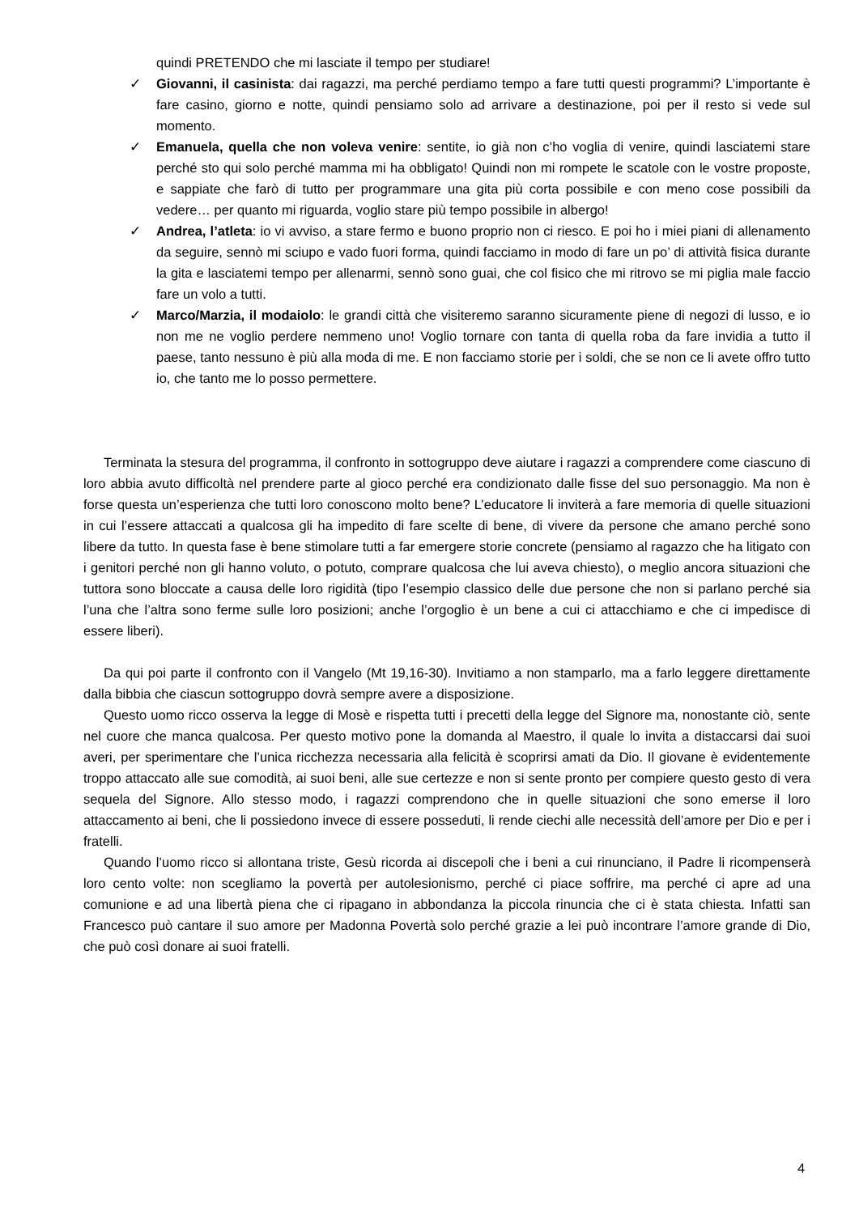quindi PRETENDO che mi lasciate il tempo per studiare!
✓ Giovanni, il casinista: dai ragazzi, ma perché perdiamo tempo a fare tutti questi programmi? L’importante è fare casino, giorno e notte, quindi pensiamo solo ad arrivare a destinazione, poi per il resto si vede sul momento.
✓ Emanuela, quella che non voleva venire: sentite, io già non c’ho voglia di venire, quindi lasciatemi stare perché sto qui solo perché mamma mi ha obbligato! Quindi non mi rompete le scatole con le vostre proposte, e sappiate che farò di tutto per programmare una gita più corta possibile e con meno cose possibili da vedere… per quanto mi riguarda, voglio stare più tempo possibile in albergo!
✓ Andrea, l’atleta: io vi avviso, a stare fermo e buono proprio non ci riesco. E poi ho i miei piani di allenamento da seguire, sennò mi sciupo e vado fuori forma, quindi facciamo in modo di fare un po’ di attività fisica durante la gita e lasciatemi tempo per allenarmi, sennò sono guai, che col fisico che mi ritrovo se mi piglia male faccio fare un volo a tutti.
✓ Marco/Marzia, il modaiolo: le grandi città che visiteremo saranno sicuramente piene di negozi di lusso, e io non me ne voglio perdere nemmeno uno! Voglio tornare con tanta di quella roba da fare invidia a tutto il paese, tanto nessuno è più alla moda di me. E non facciamo storie per i soldi, che se non ce li avete offro tutto io, che tanto me lo posso permettere.
Terminata la stesura del programma, il confronto in sottogruppo deve aiutare i ragazzi a comprendere come ciascuno di loro abbia avuto difficoltà nel prendere parte al gioco perché era condizionato dalle fisse del suo personaggio. Ma non è forse questa un’esperienza che tutti loro conoscono molto bene? L’educatore li inviterà a fare memoria di quelle situazioni in cui l’essere attaccati a qualcosa gli ha impedito di fare scelte di bene, di vivere da persone che amano perché sono libere da tutto. In questa fase è bene stimolare tutti a far emergere storie concrete (pensiamo al ragazzo che ha litigato con i genitori perché non gli hanno voluto, o potuto, comprare qualcosa che lui aveva chiesto), o meglio ancora situazioni che tuttora sono bloccate a causa delle loro rigidità (tipo l’esempio classico delle due persone che non si parlano perché sia l’una che l’altra sono ferme sulle loro posizioni; anche l’orgoglio è un bene a cui ci attacchiamo e che ci impedisce di essere liberi).
Da qui poi parte il confronto con il Vangelo (Mt 19,16-30). Invitiamo a non stamparlo, ma a farlo leggere direttamente dalla bibbia che ciascun sottogruppo dovrà sempre avere a disposizione.
Questo uomo ricco osserva la legge di Mosè e rispetta tutti i precetti della legge del Signore ma, nonostante ciò, sente nel cuore che manca qualcosa. Per questo motivo pone la domanda al Maestro, il quale lo invita a distaccarsi dai suoi averi, per sperimentare che l’unica ricchezza necessaria alla felicità è scoprirsi amati da Dio. Il giovane è evidentemente troppo attaccato alle sue comodità, ai suoi beni, alle sue certezze e non si sente pronto per compiere questo gesto di vera sequela del Signore. Allo stesso modo, i ragazzi comprendono che in quelle situazioni che sono emerse il loro attaccamento ai beni, che li possiedono invece di essere posseduti, li rende ciechi alle necessità dell’amore per Dio e per i fratelli.
Quando l’uomo ricco si allontana triste, Gesù ricorda ai discepoli che i beni a cui rinunciano, il Padre li ricompenserà loro cento volte: non scegliamo la povertà per autolesionismo, perché ci piace soffrire, ma perché ci apre ad una comunione e ad una libertà piena che ci ripagano in abbondanza la piccola rinuncia che ci è stata chiesta. Infatti san Francesco può cantare il suo amore per Madonna Povertà solo perché grazie a lei può incontrare l’amore grande di Dio, che può così donare ai suoi fratelli.
4